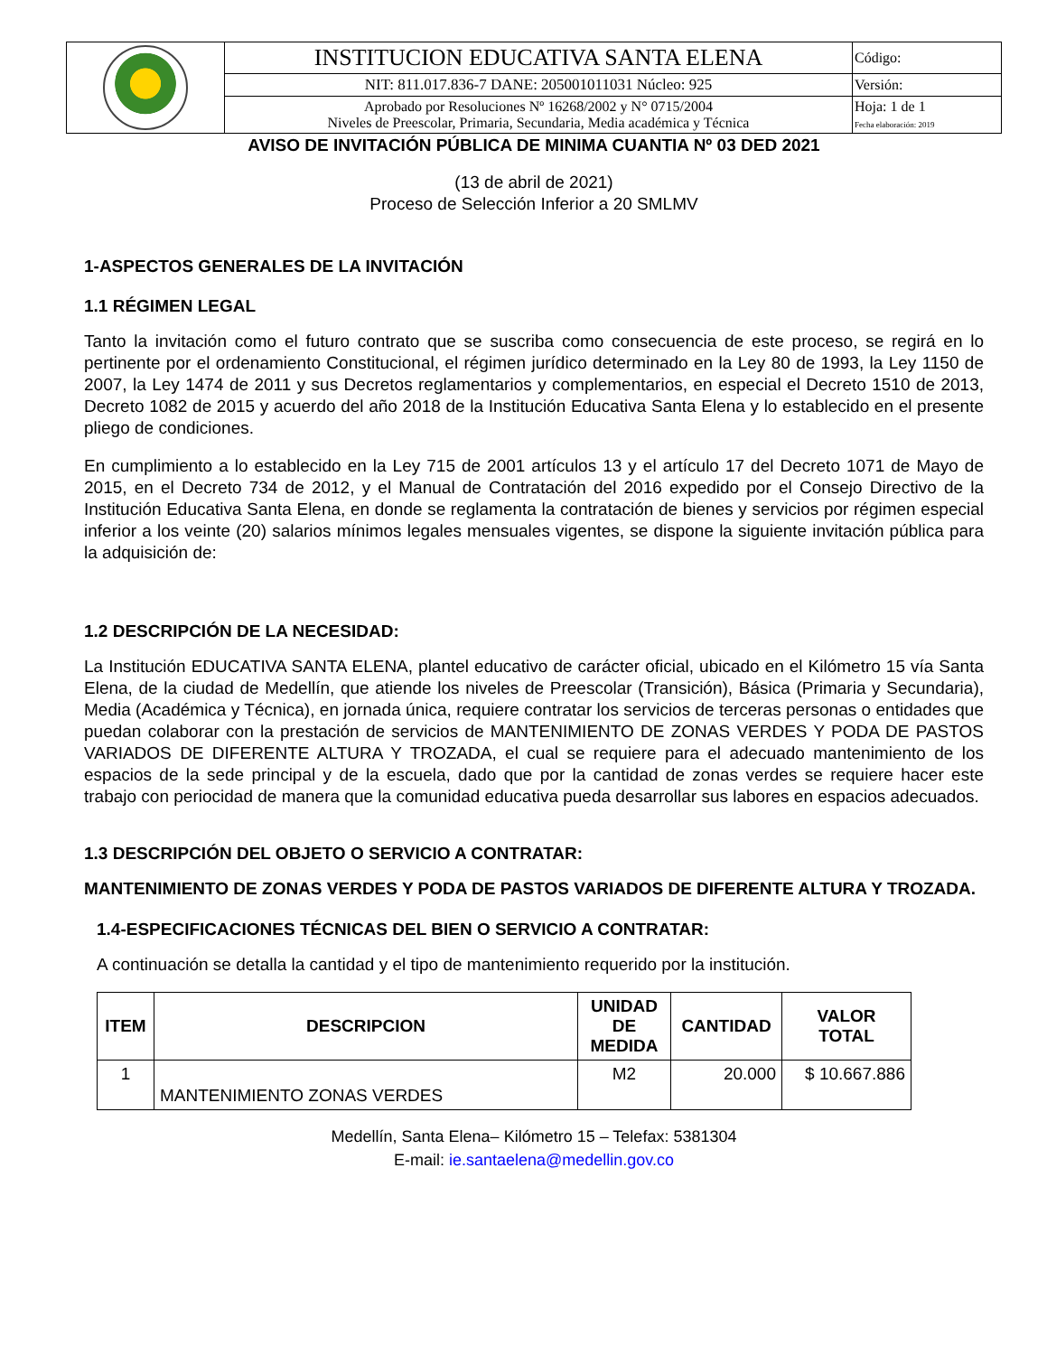| | INSTITUCION EDUCATIVA SANTA ELENA | Código: |
| | NIT: 811.017.836-7 DANE: 205001011031 Núcleo: 925 | Versión: |
| | Aprobado por Resoluciones Nº 16268/2002 y N° 0715/2004 Niveles de Preescolar, Primaria, Secundaria, Media académica y Técnica | Hoja: 1 de 1 Fecha elaboración: 2019 |
AVISO DE INVITACIÓN PÚBLICA DE MINIMA CUANTIA Nº 03 DED 2021
(13 de abril de 2021)
Proceso de Selección Inferior a 20 SMLMV
1-ASPECTOS GENERALES DE LA INVITACIÓN
1.1 RÉGIMEN LEGAL
Tanto la invitación como el futuro contrato que se suscriba como consecuencia de este proceso, se regirá en lo pertinente por el ordenamiento Constitucional, el régimen jurídico determinado en la Ley 80 de 1993, la Ley 1150 de 2007, la Ley 1474 de 2011 y sus Decretos reglamentarios y complementarios, en especial el Decreto 1510 de 2013, Decreto 1082 de 2015 y acuerdo del año 2018 de la Institución Educativa Santa Elena y lo establecido en el presente pliego de condiciones.
En cumplimiento a lo establecido en la Ley 715 de 2001 artículos 13 y el artículo 17 del Decreto 1071 de Mayo de 2015, en el Decreto 734 de 2012, y el Manual de Contratación del 2016 expedido por el Consejo Directivo de la Institución Educativa Santa Elena, en donde se reglamenta la contratación de bienes y servicios por régimen especial inferior a los veinte (20) salarios mínimos legales mensuales vigentes, se dispone la siguiente invitación pública para la adquisición de:
1.2 DESCRIPCIÓN DE LA NECESIDAD:
La Institución EDUCATIVA SANTA ELENA, plantel educativo de carácter oficial, ubicado en el Kilómetro 15 vía Santa Elena, de la ciudad de Medellín, que atiende los niveles de Preescolar (Transición), Básica (Primaria y Secundaria), Media (Académica y Técnica), en jornada única, requiere contratar los servicios de terceras personas o entidades que puedan colaborar con la prestación de servicios de MANTENIMIENTO DE ZONAS VERDES Y PODA DE PASTOS VARIADOS DE DIFERENTE ALTURA Y TROZADA, el cual se requiere para el adecuado mantenimiento de los espacios de la sede principal y de la escuela, dado que por la cantidad de zonas verdes se requiere hacer este trabajo con periocidad de manera que la comunidad educativa pueda desarrollar sus labores en espacios adecuados.
1.3 DESCRIPCIÓN DEL OBJETO O SERVICIO A CONTRATAR:
MANTENIMIENTO DE ZONAS VERDES Y PODA DE PASTOS VARIADOS DE DIFERENTE ALTURA Y TROZADA.
1.4-ESPECIFICACIONES TÉCNICAS DEL BIEN O SERVICIO A CONTRATAR:
A continuación se detalla la cantidad y el tipo de mantenimiento requerido por la institución.
| ITEM | DESCRIPCION | UNIDAD DE MEDIDA | CANTIDAD | VALOR TOTAL |
| --- | --- | --- | --- | --- |
| 1 | MANTENIMIENTO ZONAS VERDES | M2 | 20.000 | $ 10.667.886 |
Medellín, Santa Elena– Kilómetro 15 – Telefax: 5381304
E-mail: ie.santaelena@medellin.gov.co